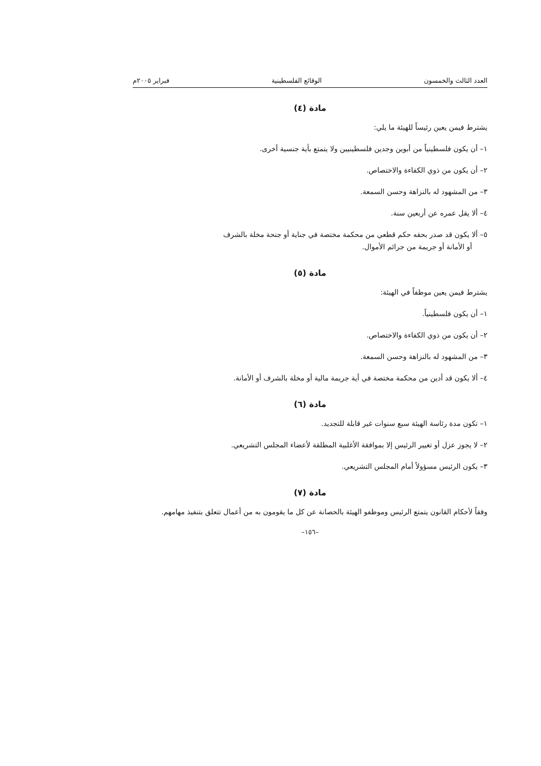العدد الثالث والخمسون الوقائع الفلسطينية فبراير ٢٠٠٥م
مادة (٤)
يشترط فيمن يعين رئيساً للهيئة ما يلي:
١– أن يكون فلسطينياً من أبوين وجدين فلسطينيين ولا يتمتع بأية جنسية أخرى.
٢– أن يكون من ذوي الكفاءة والاختصاص.
٣– من المشهود له بالنزاهة وحسن السمعة.
٤– ألا يقل عمره عن أربعين سنة.
٥– ألا يكون قد صدر بحقه حكم قطعي من محكمة مختصة في جناية أو جنحة مخلة بالشرف
أو الأمانة أو جريمة من جرائم الأموال.
مادة (٥)
يشترط فيمن يعين موظفاً في الهيئة:
١– أن يكون فلسطينياً.
٢– أن يكون من ذوي الكفاءة والاختصاص.
٣– من المشهود له بالنزاهة وحسن السمعة.
٤– ألا يكون قد أدين من محكمة مختصة في أية جريمة مالية أو مخلة بالشرف أو الأمانة.
مادة (٦)
١– تكون مدة رئاسة الهيئة سبع سنوات غير قابلة للتجديد.
٢– لا يجوز عزل أو تغيير الرئيس إلا بموافقة الأغلبية المطلقة لأعضاء المجلس التشريعي.
٣– يكون الرئيس مسؤولاً أمام المجلس التشريعي.
مادة (٧)
وفقاً لأحكام القانون يتمتع الرئيس وموظفو الهيئة بالحصانة عن كل ما يقومون به من أعمال تتعلق بتنفيذ مهامهم.
–١٥٦–